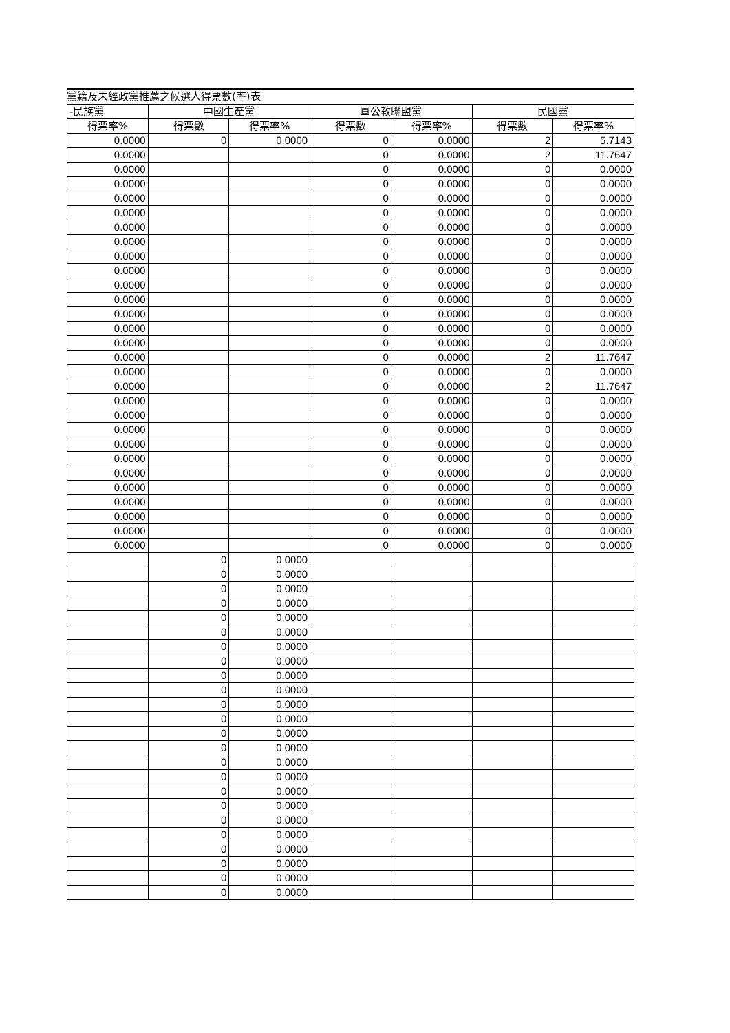黨籍及未經政黨推薦之候選人得票數(率)表
| -民族黨 | 中國生產黨 | | 軍公教聯盟黨 | | 民國黨 | |
| --- | --- | --- | --- | --- | --- | --- |
| 得票率% | 得票數 | 得票率% | 得票數 | 得票率% | 得票數 | 得票率% |
| 0.0000 | 0 | 0.0000 | 0 | 0.0000 | 2 | 5.7143 |
| 0.0000 | | | 0 | 0.0000 | 2 | 11.7647 |
| 0.0000 | | | 0 | 0.0000 | 0 | 0.0000 |
| 0.0000 | | | 0 | 0.0000 | 0 | 0.0000 |
| 0.0000 | | | 0 | 0.0000 | 0 | 0.0000 |
| 0.0000 | | | 0 | 0.0000 | 0 | 0.0000 |
| 0.0000 | | | 0 | 0.0000 | 0 | 0.0000 |
| 0.0000 | | | 0 | 0.0000 | 0 | 0.0000 |
| 0.0000 | | | 0 | 0.0000 | 0 | 0.0000 |
| 0.0000 | | | 0 | 0.0000 | 0 | 0.0000 |
| 0.0000 | | | 0 | 0.0000 | 0 | 0.0000 |
| 0.0000 | | | 0 | 0.0000 | 0 | 0.0000 |
| 0.0000 | | | 0 | 0.0000 | 0 | 0.0000 |
| 0.0000 | | | 0 | 0.0000 | 0 | 0.0000 |
| 0.0000 | | | 0 | 0.0000 | 0 | 0.0000 |
| 0.0000 | | | 0 | 0.0000 | 2 | 11.7647 |
| 0.0000 | | | 0 | 0.0000 | 0 | 0.0000 |
| 0.0000 | | | 0 | 0.0000 | 2 | 11.7647 |
| 0.0000 | | | 0 | 0.0000 | 0 | 0.0000 |
| 0.0000 | | | 0 | 0.0000 | 0 | 0.0000 |
| 0.0000 | | | 0 | 0.0000 | 0 | 0.0000 |
| 0.0000 | | | 0 | 0.0000 | 0 | 0.0000 |
| 0.0000 | | | 0 | 0.0000 | 0 | 0.0000 |
| 0.0000 | | | 0 | 0.0000 | 0 | 0.0000 |
| 0.0000 | | | 0 | 0.0000 | 0 | 0.0000 |
| 0.0000 | | | 0 | 0.0000 | 0 | 0.0000 |
| 0.0000 | | | 0 | 0.0000 | 0 | 0.0000 |
| 0.0000 | | | 0 | 0.0000 | 0 | 0.0000 |
| 0.0000 | | | 0 | 0.0000 | 0 | 0.0000 |
| | 0 | 0.0000 | | | | |
| | 0 | 0.0000 | | | | |
| | 0 | 0.0000 | | | | |
| | 0 | 0.0000 | | | | |
| | 0 | 0.0000 | | | | |
| | 0 | 0.0000 | | | | |
| | 0 | 0.0000 | | | | |
| | 0 | 0.0000 | | | | |
| | 0 | 0.0000 | | | | |
| | 0 | 0.0000 | | | | |
| | 0 | 0.0000 | | | | |
| | 0 | 0.0000 | | | | |
| | 0 | 0.0000 | | | | |
| | 0 | 0.0000 | | | | |
| | 0 | 0.0000 | | | | |
| | 0 | 0.0000 | | | | |
| | 0 | 0.0000 | | | | |
| | 0 | 0.0000 | | | | |
| | 0 | 0.0000 | | | | |
| | 0 | 0.0000 | | | | |
| | 0 | 0.0000 | | | | |
| | 0 | 0.0000 | | | | |
| | 0 | 0.0000 | | | | |
| | 0 | 0.0000 | | | | |